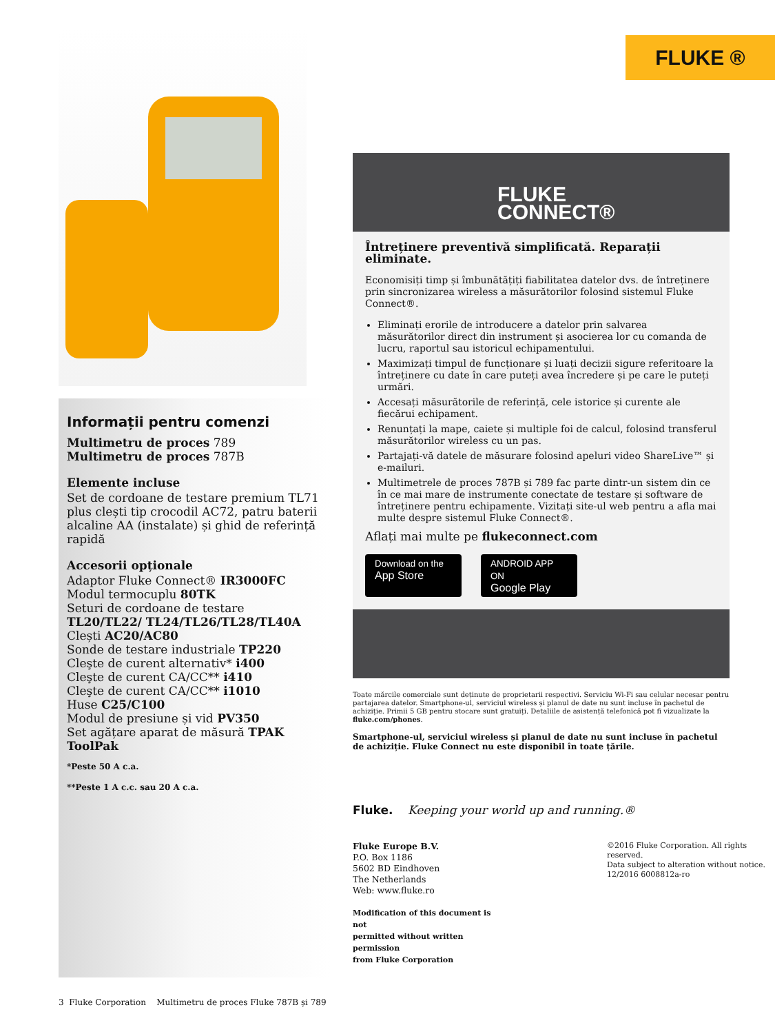FLUKE ®
Informații pentru comenzi
Multimetru de proces 789
Multimetru de proces 787B
Elemente incluse
Set de cordoane de testare premium TL71 plus clești tip crocodil AC72, patru baterii alcaline AA (instalate) și ghid de referință rapidă
Accesorii opționale
Adaptor Fluke Connect® IR3000FC
Modul termocuplu 80TK
Seturi de cordoane de testare TL20/TL22/ TL24/TL26/TL28/TL40A
Clești AC20/AC80
Sonde de testare industriale TP220
Cleşte de curent alternativ* i400
Cleşte de curent CA/CC** i410
Cleşte de curent CA/CC** i1010
Huse C25/C100
Modul de presiune și vid PV350
Set agățare aparat de măsură TPAK ToolPak
*Peste 50 A c.a.
**Peste 1 A c.c. sau 20 A c.a.
FLUKE
CONNECT®
Întreținere preventivă simplificată. Reparații eliminate.
Economisiți timp și îmbunătățiți fiabilitatea datelor dvs. de întreținere prin sincronizarea wireless a măsurătorilor folosind sistemul Fluke Connect®.
Eliminați erorile de introducere a datelor prin salvarea măsurătorilor direct din instrument și asocierea lor cu comanda de lucru, raportul sau istoricul echipamentului.
Maximizați timpul de funcționare și luați decizii sigure referitoare la întreținere cu date în care puteți avea încredere și pe care le puteți urmări.
Accesați măsurătorile de referință, cele istorice și curente ale fiecărui echipament.
Renunțați la mape, caiete și multiple foi de calcul, folosind transferul măsurătorilor wireless cu un pas.
Partajați-vă datele de măsurare folosind apeluri video ShareLive™ și e-mailuri.
Multimetrele de proces 787B și 789 fac parte dintr-un sistem din ce în ce mai mare de instrumente conectate de testare și software de întreținere pentru echipamente. Vizitați site-ul web pentru a afla mai multe despre sistemul Fluke Connect®.
Aflați mai multe pe flukeconnect.com
Download on the
App Store
ANDROID APP ON
Google Play
Toate mărcile comerciale sunt deținute de proprietarii respectivi. Serviciu Wi-Fi sau celular necesar pentru partajarea datelor. Smartphone-ul, serviciul wireless și planul de date nu sunt incluse în pachetul de achiziție. Primii 5 GB pentru stocare sunt gratuiți. Detaliile de asistență telefonică pot fi vizualizate la fluke.com/phones.
Smartphone-ul, serviciul wireless și planul de date nu sunt incluse în pachetul de achiziție. Fluke Connect nu este disponibil în toate țările.
Fluke. Keeping your world up and running.®
Fluke Europe B.V.
P.O. Box 1186
5602 BD Eindhoven
The Netherlands
Web: www.fluke.ro
Modification of this document is not
permitted without written permission
from Fluke Corporation
©2016 Fluke Corporation. All rights reserved.
Data subject to alteration without notice.
12/2016 6008812a-ro
3 Fluke Corporation Multimetru de proces Fluke 787B și 789